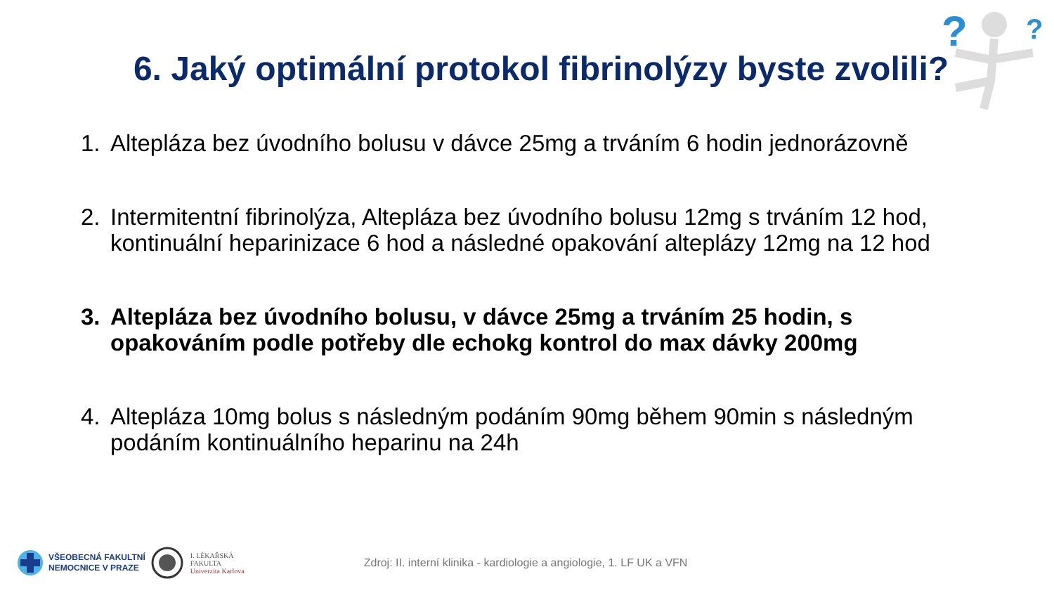?
?
6. Jaký optimální protokol fibrinolýzy byste zvolili?
1. Altepláza bez úvodního bolusu v dávce 25mg a trváním 6 hodin jednorázovně
2. Intermitentní fibrinolýza, Altepláza bez úvodního bolusu 12mg s trváním 12 hod, kontinuální heparinizace 6 hod a následné opakování alteplázy 12mg na 12 hod
3. Altepláza bez úvodního bolusu, v dávce 25mg a trváním 25 hodin, s opakováním podle potřeby dle echokg kontrol do max dávky 200mg
4. Altepláza 10mg bolus s následným podáním 90mg během 90min s následným podáním kontinuálního heparinu na 24h
VŠEOBECNÁ FAKULTNÍ
NEMOCNICE V PRAZE
I. LÉKAŘSKÁ
FAKULTA
Univerzita Karlova
Zdroj: II. interní klinika - kardiologie a angiologie, 1. LF UK a VFN